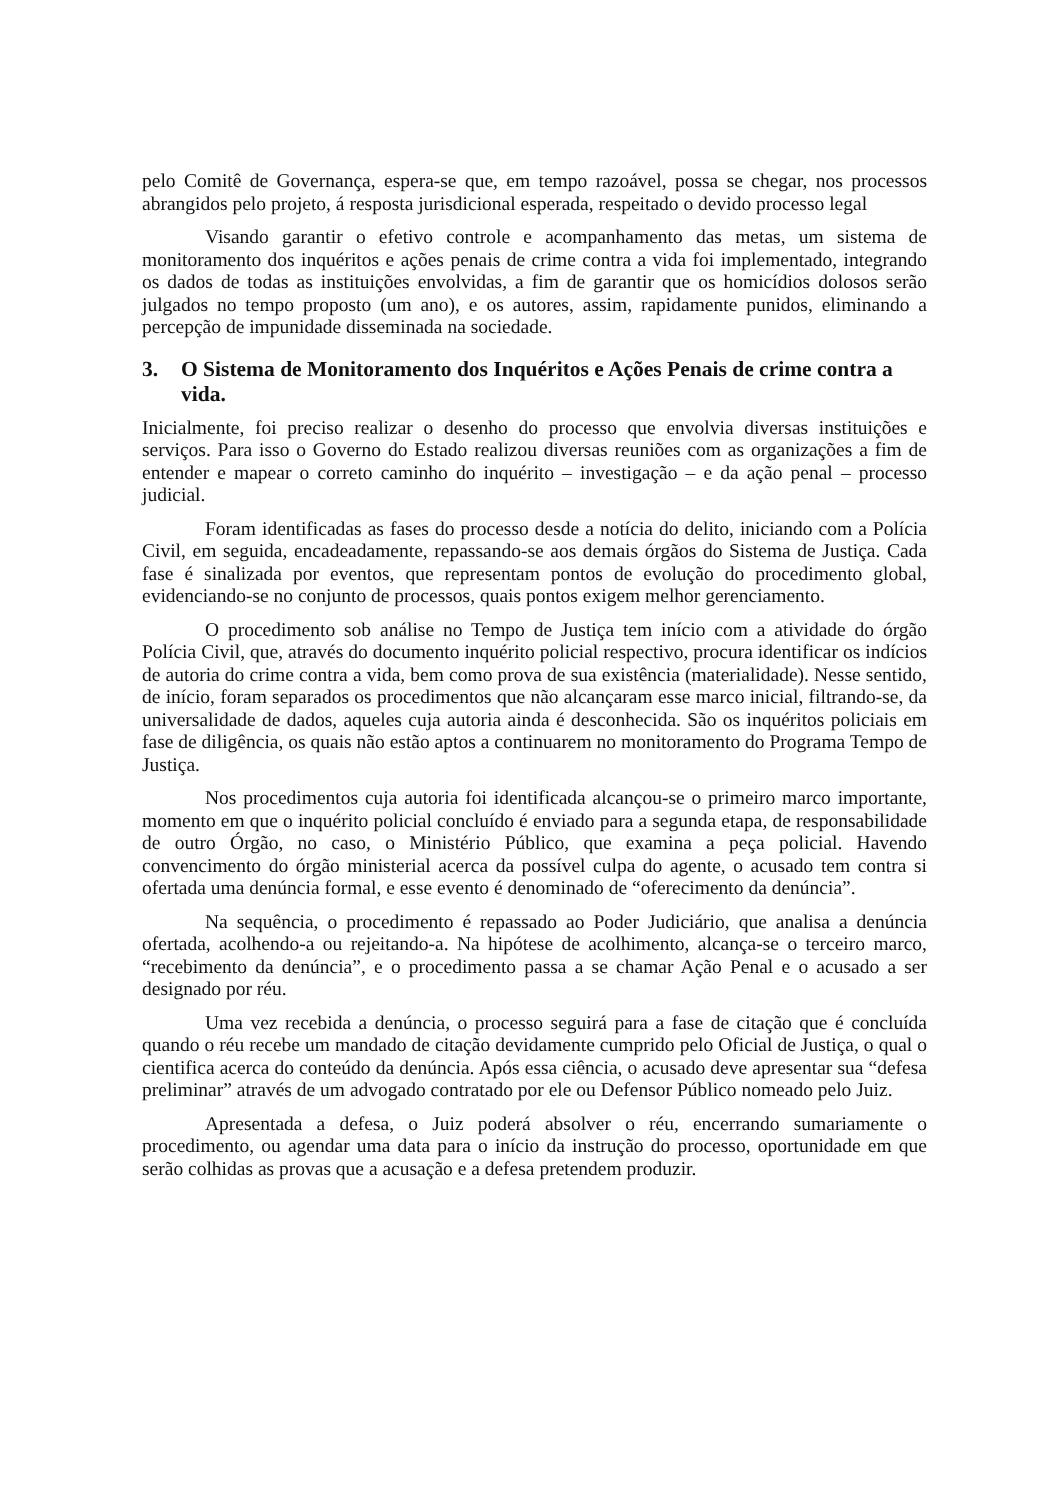pelo Comitê de Governança, espera-se que, em tempo razoável, possa se chegar, nos processos abrangidos pelo projeto, á resposta jurisdicional esperada, respeitado o devido processo legal
Visando garantir o efetivo controle e acompanhamento das metas, um sistema de monitoramento dos inquéritos e ações penais de crime contra a vida foi implementado, integrando os dados de todas as instituições envolvidas, a fim de garantir que os homicídios dolosos serão julgados no tempo proposto (um ano), e os autores, assim, rapidamente punidos, eliminando a percepção de impunidade disseminada na sociedade.
3. O Sistema de Monitoramento dos Inquéritos e Ações Penais de crime contra a vida.
Inicialmente, foi preciso realizar o desenho do processo que envolvia diversas instituições e serviços. Para isso o Governo do Estado realizou diversas reuniões com as organizações a fim de entender e mapear o correto caminho do inquérito – investigação – e da ação penal – processo judicial.
Foram identificadas as fases do processo desde a notícia do delito, iniciando com a Polícia Civil, em seguida, encadeadamente, repassando-se aos demais órgãos do Sistema de Justiça. Cada fase é sinalizada por eventos, que representam pontos de evolução do procedimento global, evidenciando-se no conjunto de processos, quais pontos exigem melhor gerenciamento.
O procedimento sob análise no Tempo de Justiça tem início com a atividade do órgão Polícia Civil, que, através do documento inquérito policial respectivo, procura identificar os indícios de autoria do crime contra a vida, bem como prova de sua existência (materialidade). Nesse sentido, de início, foram separados os procedimentos que não alcançaram esse marco inicial, filtrando-se, da universalidade de dados, aqueles cuja autoria ainda é desconhecida. São os inquéritos policiais em fase de diligência, os quais não estão aptos a continuarem no monitoramento do Programa Tempo de Justiça.
Nos procedimentos cuja autoria foi identificada alcançou-se o primeiro marco importante, momento em que o inquérito policial concluído é enviado para a segunda etapa, de responsabilidade de outro Órgão, no caso, o Ministério Público, que examina a peça policial. Havendo convencimento do órgão ministerial acerca da possível culpa do agente, o acusado tem contra si ofertada uma denúncia formal, e esse evento é denominado de “oferecimento da denúncia”.
Na sequência, o procedimento é repassado ao Poder Judiciário, que analisa a denúncia ofertada, acolhendo-a ou rejeitando-a. Na hipótese de acolhimento, alcança-se o terceiro marco, “recebimento da denúncia”, e o procedimento passa a se chamar Ação Penal e o acusado a ser designado por réu.
Uma vez recebida a denúncia, o processo seguirá para a fase de citação que é concluída quando o réu recebe um mandado de citação devidamente cumprido pelo Oficial de Justiça, o qual o cientifica acerca do conteúdo da denúncia. Após essa ciência, o acusado deve apresentar sua “defesa preliminar” através de um advogado contratado por ele ou Defensor Público nomeado pelo Juiz.
Apresentada a defesa, o Juiz poderá absolver o réu, encerrando sumariamente o procedimento, ou agendar uma data para o início da instrução do processo, oportunidade em que serão colhidas as provas que a acusação e a defesa pretendem produzir.